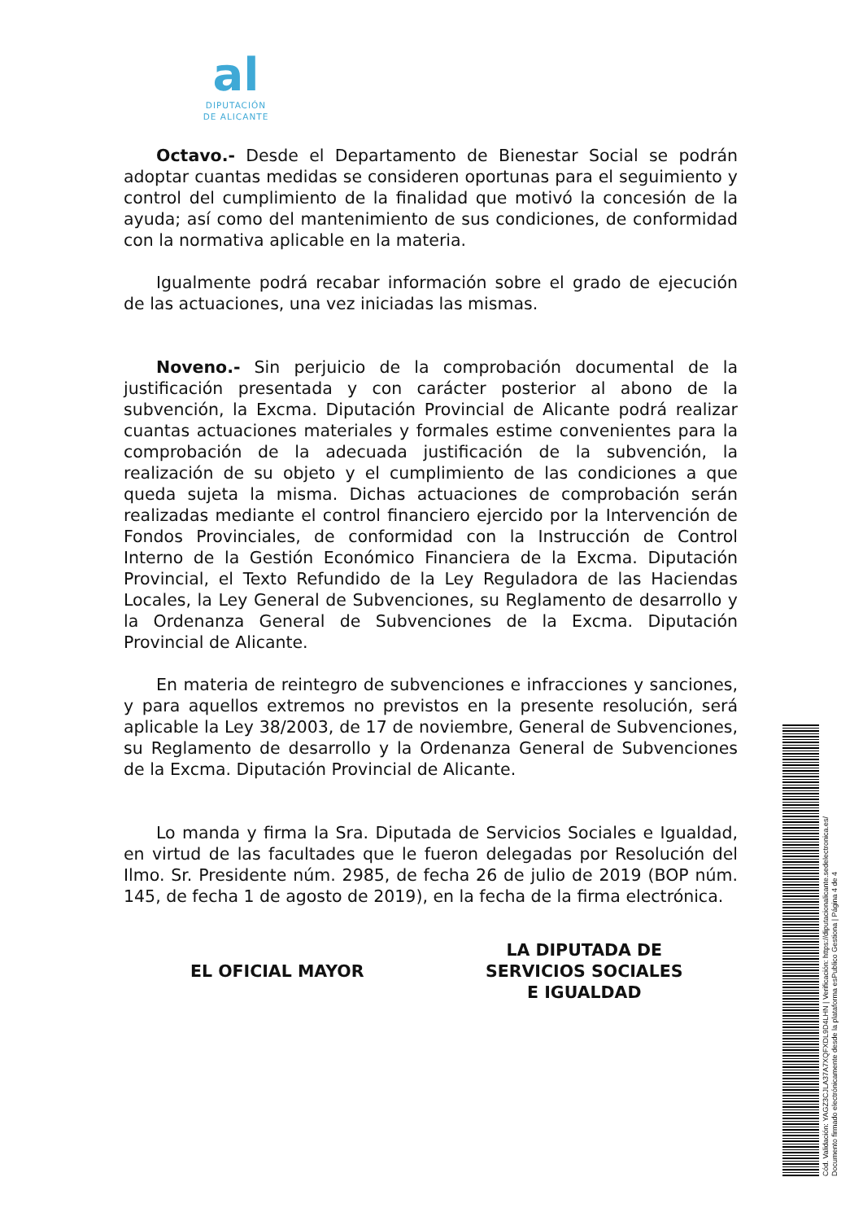al
DIPUTACIÓN
DE ALICANTE
Octavo.- Desde el Departamento de Bienestar Social se podrán adoptar cuantas medidas se consideren oportunas para el seguimiento y control del cumplimiento de la finalidad que motivó la concesión de la ayuda; así como del mantenimiento de sus condiciones, de conformidad con la normativa aplicable en la materia.
Igualmente podrá recabar información sobre el grado de ejecución de las actuaciones, una vez iniciadas las mismas.
Noveno.- Sin perjuicio de la comprobación documental de la justificación presentada y con carácter posterior al abono de la subvención, la Excma. Diputación Provincial de Alicante podrá realizar cuantas actuaciones materiales y formales estime convenientes para la comprobación de la adecuada justificación de la subvención, la realización de su objeto y el cumplimiento de las condiciones a que queda sujeta la misma. Dichas actuaciones de comprobación serán realizadas mediante el control financiero ejercido por la Intervención de Fondos Provinciales, de conformidad con la Instrucción de Control Interno de la Gestión Económico Financiera de la Excma. Diputación Provincial, el Texto Refundido de la Ley Reguladora de las Haciendas Locales, la Ley General de Subvenciones, su Reglamento de desarrollo y la Ordenanza General de Subvenciones de la Excma. Diputación Provincial de Alicante.
En materia de reintegro de subvenciones e infracciones y sanciones, y para aquellos extremos no previstos en la presente resolución, será aplicable la Ley 38/2003, de 17 de noviembre, General de Subvenciones, su Reglamento de desarrollo y la Ordenanza General de Subvenciones de la Excma. Diputación Provincial de Alicante.
Lo manda y firma la Sra. Diputada de Servicios Sociales e Igualdad, en virtud de las facultades que le fueron delegadas por Resolución del Ilmo. Sr. Presidente núm. 2985, de fecha 26 de julio de 2019 (BOP núm. 145, de fecha 1 de agosto de 2019), en la fecha de la firma electrónica.
EL OFICIAL MAYOR
LA DIPUTADA DE
SERVICIOS SOCIALES
E IGUALDAD
Cód. Validación: YAGZ3CJLA37A7XQFXDL9D4LHN | Verificación: https://diputacionalicante.sedelectronica.es/
Documento firmado electrónicamente desde la plataforma esPublico Gestiona | Página 4 de 4